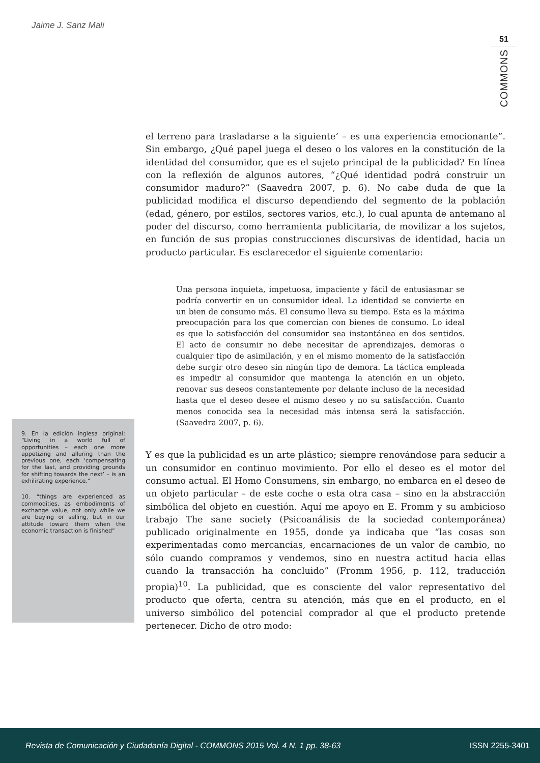Jaime J. Sanz Mali
51
COMMONS
el terreno para trasladarse a la siguiente’ – es una experiencia emocionante”. Sin embargo, ¿Qué papel juega el deseo o los valores en la constitución de la identidad del consumidor, que es el sujeto principal de la publicidad? En línea con la reflexión de algunos autores, “¿Qué identidad podrá construir un consumidor maduro?” (Saavedra 2007, p. 6). No cabe duda de que la publicidad modifica el discurso dependiendo del segmento de la población (edad, género, por estilos, sectores varios, etc.), lo cual apunta de antemano al poder del discurso, como herramienta publicitaria, de movilizar a los sujetos, en función de sus propias construcciones discursivas de identidad, hacia un producto particular. Es esclarecedor el siguiente comentario:
Una persona inquieta, impetuosa, impaciente y fácil de entusiasmar se podría convertir en un consumidor ideal. La identidad se convierte en un bien de consumo más. El consumo lleva su tiempo. Esta es la máxima preocupación para los que comercian con bienes de consumo. Lo ideal es que la satisfacción del consumidor sea instantánea en dos sentidos. El acto de consumir no debe necesitar de aprendizajes, demoras o cualquier tipo de asimilación, y en el mismo momento de la satisfacción debe surgir otro deseo sin ningún tipo de demora. La táctica empleada es impedir al consumidor que mantenga la atención en un objeto, renovar sus deseos constantemente por delante incluso de la necesidad hasta que el deseo desee el mismo deseo y no su satisfacción. Cuanto menos conocida sea la necesidad más intensa será la satisfacción. (Saavedra 2007, p. 6).
Y es que la publicidad es un arte plástico; siempre renovándose para seducir a un consumidor en continuo movimiento. Por ello el deseo es el motor del consumo actual. El Homo Consumens, sin embargo, no embarca en el deseo de un objeto particular – de este coche o esta otra casa – sino en la abstracción simbólica del objeto en cuestión. Aquí me apoyo en E. Fromm y su ambicioso trabajo The sane society (Psicoanálisis de la sociedad contemporánea) publicado originalmente en 1955, donde ya indicaba que “las cosas son experimentadas como mercancías, encarnaciones de un valor de cambio, no sólo cuando compramos y vendemos, sino en nuestra actitud hacia ellas cuando la transacción ha concluido” (Fromm 1956, p. 112, traducción propia)<sup>10</sup>. La publicidad, que es consciente del valor representativo del producto que oferta, centra su atención, más que en el producto, en el universo simbólico del potencial comprador al que el producto pretende pertenecer. Dicho de otro modo:
9. En la edición inglesa original: “Living in a world full of opportunities – each one more appetizing and alluring than the previous one, each ‘compensating for the last, and providing grounds for shifting towards the next’ – is an exhilirating experience.”
10. “things are experienced as commodities, as embodiments of exchange value, not only while we are buying or selling, but in our attitude toward them when the economic transaction is finished”
Revista de Comunicación y Ciudadanía Digital - COMMONS 2015 Vol. 4 N. 1 pp. 38-63 ISSN 2255-3401